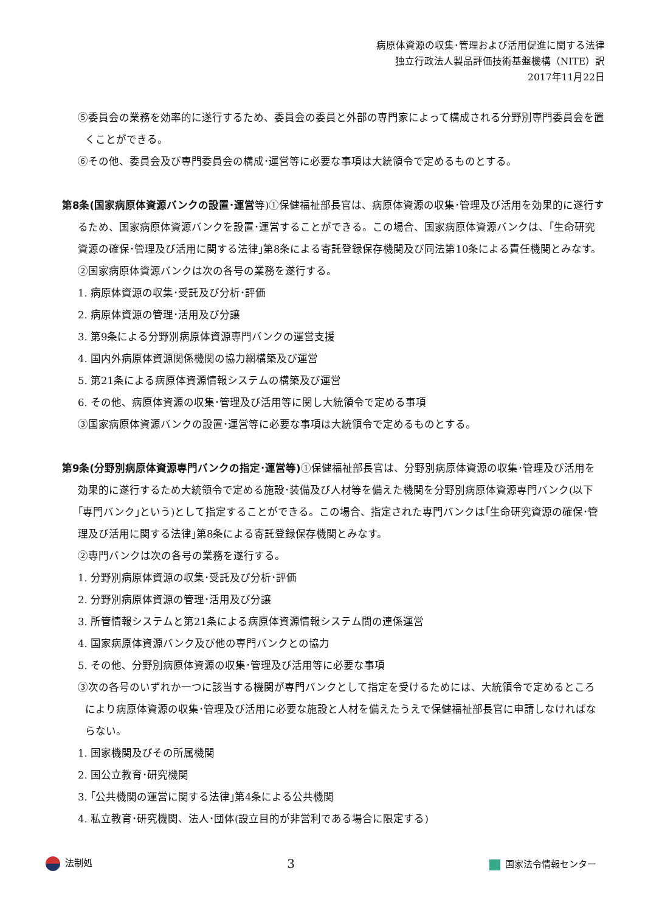病原体資源の収集･管理および活用促進に関する法律
独立行政法人製品評価技術基盤機構（NITE）訳
2017年11月22日
⑤委員会の業務を効率的に遂行するため、委員会の委員と外部の専門家によって構成される分野別専門委員会を置くことができる。
⑥その他、委員会及び専門委員会の構成･運営等に必要な事項は大統領令で定めるものとする。
第8条(国家病原体資源バンクの設置･運営等)①保健福祉部長官は、病原体資源の収集･管理及び活用を効果的に遂行するため、国家病原体資源バンクを設置･運営することができる。この場合、国家病原体資源バンクは、｢生命研究資源の確保･管理及び活用に関する法律｣第8条による寄託登録保存機関及び同法第10条による責任機関とみなす。
②国家病原体資源バンクは次の各号の業務を遂行する。
1. 病原体資源の収集･受託及び分析･評価
2. 病原体資源の管理･活用及び分譲
3. 第9条による分野別病原体資源専門バンクの運営支援
4. 国内外病原体資源関係機関の協力網構築及び運営
5. 第21条による病原体資源情報システムの構築及び運営
6. その他、病原体資源の収集･管理及び活用等に関し大統領令で定める事項
③国家病原体資源バンクの設置･運営等に必要な事項は大統領令で定めるものとする。
第9条(分野別病原体資源専門バンクの指定･運営等) ①保健福祉部長官は、分野別病原体資源の収集･管理及び活用を効果的に遂行するため大統領令で定める施設･装備及び人材等を備えた機関を分野別病原体資源専門バンク(以下｢専門バンク｣という)として指定することができる。この場合、指定された専門バンクは｢生命研究資源の確保･管理及び活用に関する法律｣第8条による寄託登録保存機関とみなす。
②専門バンクは次の各号の業務を遂行する。
1. 分野別病原体資源の収集･受託及び分析･評価
2. 分野別病原体資源の管理･活用及び分譲
3. 所管情報システムと第21条による病原体資源情報システム間の連係運営
4. 国家病原体資源バンク及び他の専門バンクとの協力
5. その他、分野別病原体資源の収集･管理及び活用等に必要な事項
③次の各号のいずれか一つに該当する機関が専門バンクとして指定を受けるためには、大統領令で定めるところにより病原体資源の収集･管理及び活用に必要な施設と人材を備えたうえで保健福祉部長官に申請しなければならない。
1. 国家機関及びその所属機関
2. 国公立教育･研究機関
3. ｢公共機関の運営に関する法律｣第4条による公共機関
4. 私立教育･研究機関、法人･団体(設立目的が非営利である場合に限定する)
法制処 3 国家法令情報センター